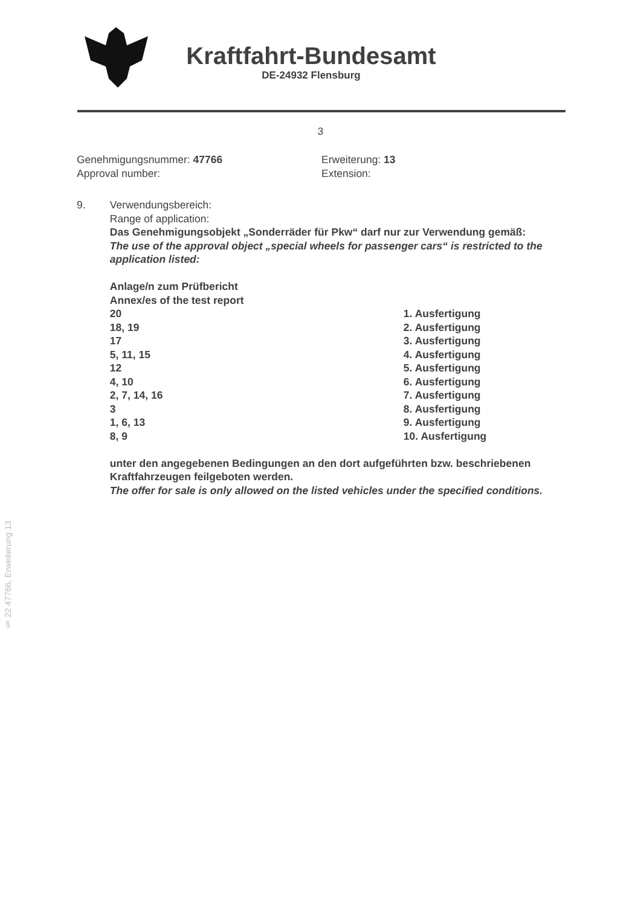Kraftfahrt-Bundesamt
DE-24932 Flensburg
3
Genehmigungsnummer: 47766
Approval number:
Erweiterung: 13
Extension:
9. Verwendungsbereich:
Range of application:
Das Genehmigungsobjekt „Sonderräder für Pkw“ darf nur zur Verwendung gemäß:
The use of the approval object „special wheels for passenger cars“ is restricted to the application listed:
Anlage/n zum Prüfbericht
Annex/es of the test report
| 20 | 1. Ausfertigung |
| 18, 19 | 2. Ausfertigung |
| 17 | 3. Ausfertigung |
| 5, 11, 15 | 4. Ausfertigung |
| 12 | 5. Ausfertigung |
| 4, 10 | 6. Ausfertigung |
| 2, 7, 14, 16 | 7. Ausfertigung |
| 3 | 8. Ausfertigung |
| 1, 6, 13 | 9. Ausfertigung |
| 8, 9 | 10. Ausfertigung |
unter den angegebenen Bedingungen an den dort aufgeführten bzw. beschriebenen Kraftfahrzeugen feilgeboten werden.
The offer for sale is only allowed on the listed vehicles under the specified conditions.
§ 22 47766, Erweiterung 13